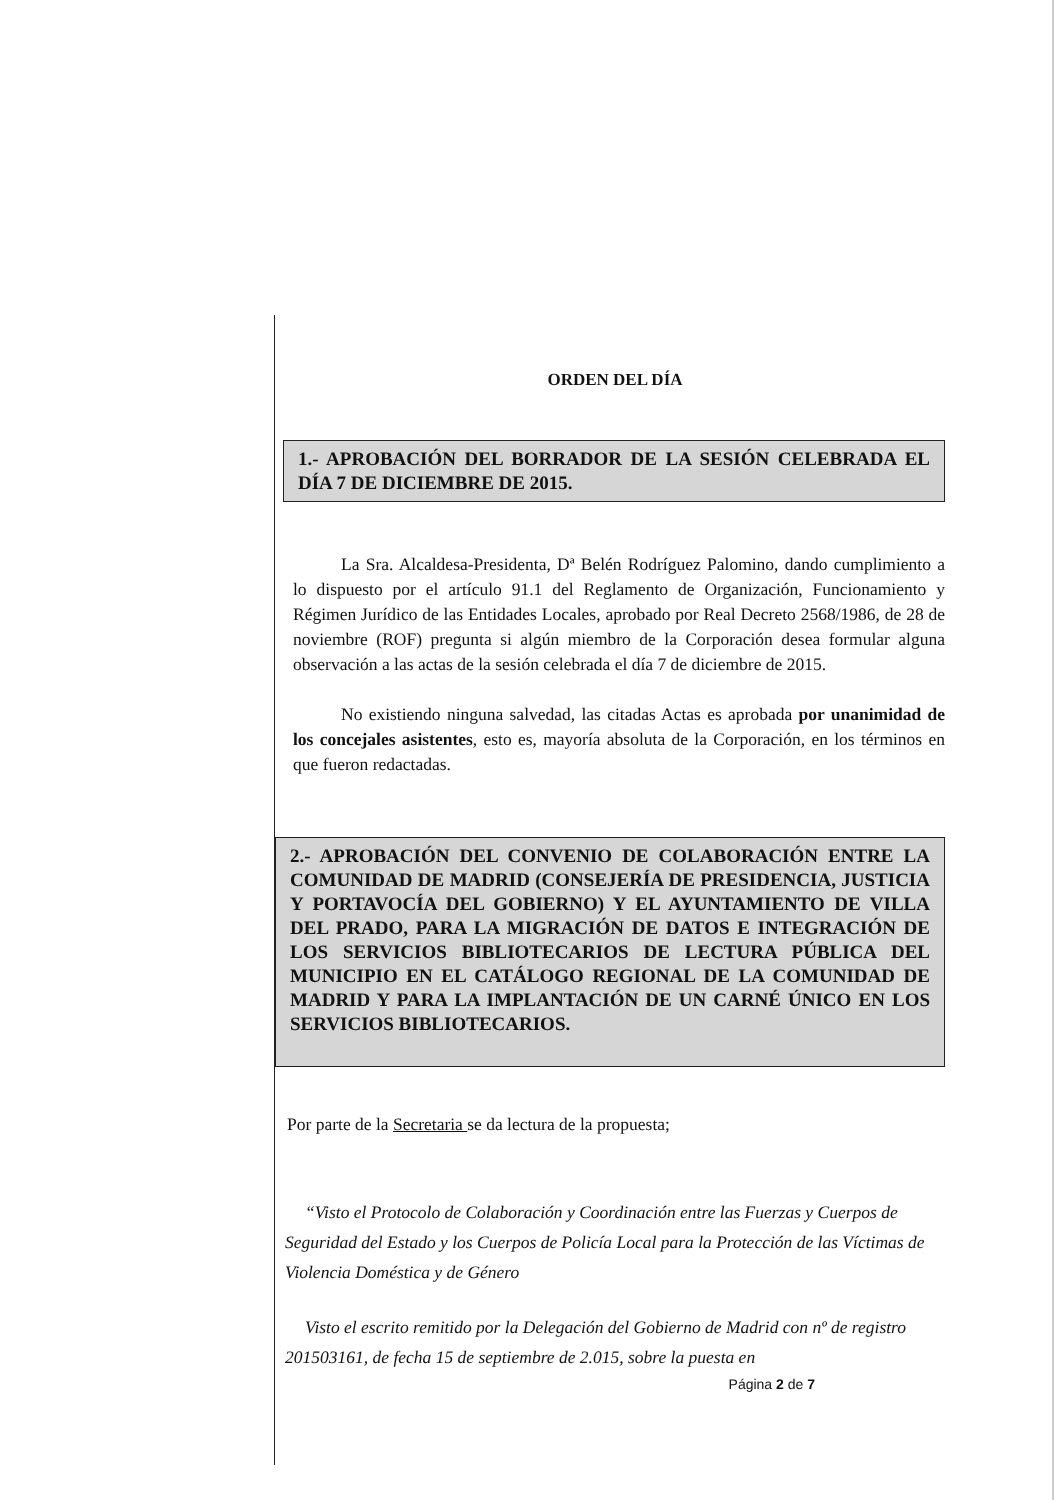ORDEN DEL DÍA
1.- APROBACIÓN DEL BORRADOR DE LA SESIÓN CELEBRADA EL DÍA 7 DE DICIEMBRE DE 2015.
La Sra. Alcaldesa-Presidenta, Dª Belén Rodríguez Palomino, dando cumplimiento a lo dispuesto por el artículo 91.1 del Reglamento de Organización, Funcionamiento y Régimen Jurídico de las Entidades Locales, aprobado por Real Decreto 2568/1986, de 28 de noviembre (ROF) pregunta si algún miembro de la Corporación desea formular alguna observación a las actas de la sesión celebrada el día 7 de diciembre de 2015.
No existiendo ninguna salvedad, las citadas Actas es aprobada por unanimidad de los concejales asistentes, esto es, mayoría absoluta de la Corporación, en los términos en que fueron redactadas.
2.- APROBACIÓN DEL CONVENIO DE COLABORACIÓN ENTRE LA COMUNIDAD DE MADRID (CONSEJERÍA DE PRESIDENCIA, JUSTICIA Y PORTAVOCÍA DEL GOBIERNO) Y EL AYUNTAMIENTO DE VILLA DEL PRADO, PARA LA MIGRACIÓN DE DATOS E INTEGRACIÓN DE LOS SERVICIOS BIBLIOTECARIOS DE LECTURA PÚBLICA DEL MUNICIPIO EN EL CATÁLOGO REGIONAL DE LA COMUNIDAD DE MADRID Y PARA LA IMPLANTACIÓN DE UN CARNÉ ÚNICO EN LOS SERVICIOS BIBLIOTECARIOS.
Por parte de la Secretaria se da lectura de la propuesta;
“Visto el Protocolo de Colaboración y Coordinación entre las Fuerzas y Cuerpos de Seguridad del Estado y los Cuerpos de Policía Local para la Protección de las Víctimas de Violencia Doméstica y de Género
Visto el escrito remitido por la Delegación del Gobierno de Madrid con nº de registro 201503161, de fecha 15 de septiembre de 2.015, sobre la puesta en
Página 2 de 7